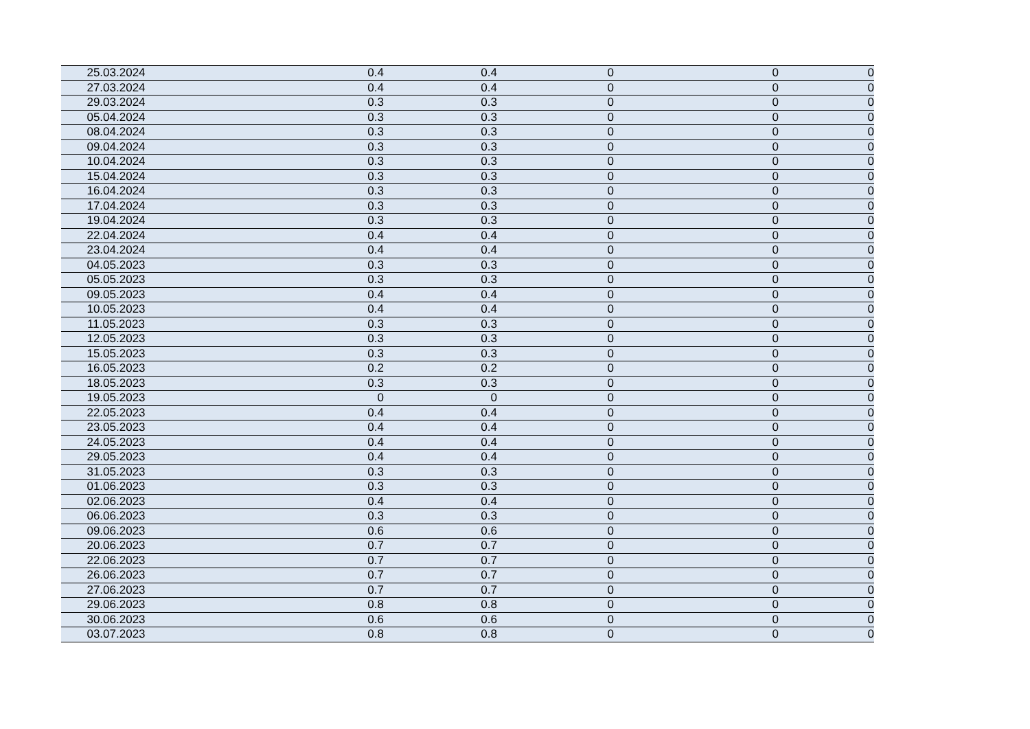| 25.03.2024 | 0.4 | 0.4 | 0 | 0 | 0 |
| 27.03.2024 | 0.4 | 0.4 | 0 | 0 | 0 |
| 29.03.2024 | 0.3 | 0.3 | 0 | 0 | 0 |
| 05.04.2024 | 0.3 | 0.3 | 0 | 0 | 0 |
| 08.04.2024 | 0.3 | 0.3 | 0 | 0 | 0 |
| 09.04.2024 | 0.3 | 0.3 | 0 | 0 | 0 |
| 10.04.2024 | 0.3 | 0.3 | 0 | 0 | 0 |
| 15.04.2024 | 0.3 | 0.3 | 0 | 0 | 0 |
| 16.04.2024 | 0.3 | 0.3 | 0 | 0 | 0 |
| 17.04.2024 | 0.3 | 0.3 | 0 | 0 | 0 |
| 19.04.2024 | 0.3 | 0.3 | 0 | 0 | 0 |
| 22.04.2024 | 0.4 | 0.4 | 0 | 0 | 0 |
| 23.04.2024 | 0.4 | 0.4 | 0 | 0 | 0 |
| 04.05.2023 | 0.3 | 0.3 | 0 | 0 | 0 |
| 05.05.2023 | 0.3 | 0.3 | 0 | 0 | 0 |
| 09.05.2023 | 0.4 | 0.4 | 0 | 0 | 0 |
| 10.05.2023 | 0.4 | 0.4 | 0 | 0 | 0 |
| 11.05.2023 | 0.3 | 0.3 | 0 | 0 | 0 |
| 12.05.2023 | 0.3 | 0.3 | 0 | 0 | 0 |
| 15.05.2023 | 0.3 | 0.3 | 0 | 0 | 0 |
| 16.05.2023 | 0.2 | 0.2 | 0 | 0 | 0 |
| 18.05.2023 | 0.3 | 0.3 | 0 | 0 | 0 |
| 19.05.2023 | 0 | 0 | 0 | 0 | 0 |
| 22.05.2023 | 0.4 | 0.4 | 0 | 0 | 0 |
| 23.05.2023 | 0.4 | 0.4 | 0 | 0 | 0 |
| 24.05.2023 | 0.4 | 0.4 | 0 | 0 | 0 |
| 29.05.2023 | 0.4 | 0.4 | 0 | 0 | 0 |
| 31.05.2023 | 0.3 | 0.3 | 0 | 0 | 0 |
| 01.06.2023 | 0.3 | 0.3 | 0 | 0 | 0 |
| 02.06.2023 | 0.4 | 0.4 | 0 | 0 | 0 |
| 06.06.2023 | 0.3 | 0.3 | 0 | 0 | 0 |
| 09.06.2023 | 0.6 | 0.6 | 0 | 0 | 0 |
| 20.06.2023 | 0.7 | 0.7 | 0 | 0 | 0 |
| 22.06.2023 | 0.7 | 0.7 | 0 | 0 | 0 |
| 26.06.2023 | 0.7 | 0.7 | 0 | 0 | 0 |
| 27.06.2023 | 0.7 | 0.7 | 0 | 0 | 0 |
| 29.06.2023 | 0.8 | 0.8 | 0 | 0 | 0 |
| 30.06.2023 | 0.6 | 0.6 | 0 | 0 | 0 |
| 03.07.2023 | 0.8 | 0.8 | 0 | 0 | 0 |